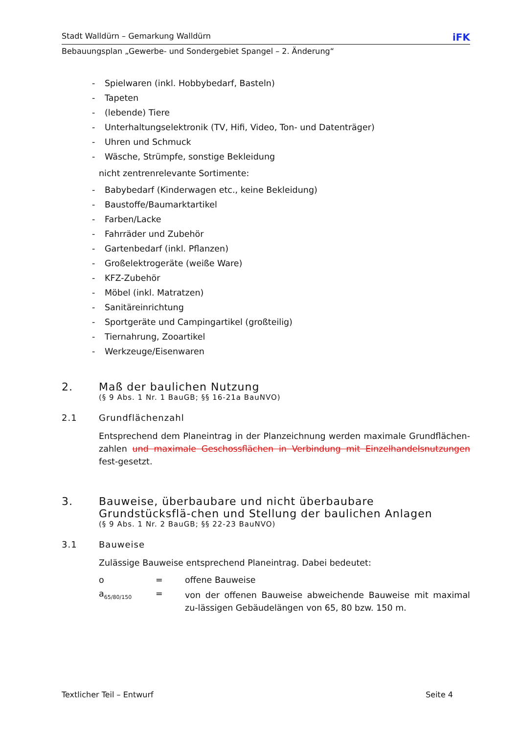Stadt Walldürn – Gemarkung Walldürn iFK
Bebauungsplan „Gewerbe- und Sondergebiet Spangel – 2. Änderung“
- Spielwaren (inkl. Hobbybedarf, Basteln)
- Tapeten
- (lebende) Tiere
- Unterhaltungselektronik (TV, Hifi, Video, Ton- und Datenträger)
- Uhren und Schmuck
- Wäsche, Strümpfe, sonstige Bekleidung
nicht zentrenrelevante Sortimente:
- Babybedarf (Kinderwagen etc., keine Bekleidung)
- Baustoffe/Baumarktartikel
- Farben/Lacke
- Fahrräder und Zubehör
- Gartenbedarf (inkl. Pflanzen)
- Großelektrogeräte (weiße Ware)
- KFZ-Zubehör
- Möbel (inkl. Matratzen)
- Sanitäreinrichtung
- Sportgeräte und Campingartikel (großteilig)
- Tiernahrung, Zooartikel
- Werkzeuge/Eisenwaren
2. Maß der baulichen Nutzung
(§ 9 Abs. 1 Nr. 1 BauGB; §§ 16-21a BauNVO)
2.1 Grundflächenzahl
Entsprechend dem Planeintrag in der Planzeichnung werden maximale Grundflächen-zahlen und maximale Geschossflächen in Verbindung mit Einzelhandelsnutzungen fest-gesetzt.
3. Bauweise, überbaubare und nicht überbaubare Grundstücksflä-chen und Stellung der baulichen Anlagen
(§ 9 Abs. 1 Nr. 2 BauGB; §§ 22-23 BauNVO)
3.1 Bauweise
Zulässige Bauweise entsprechend Planeintrag. Dabei bedeutet:
o = offene Bauweise
a<sub>65/80/150</sub>
=
von der offenen Bauweise abweichende Bauweise mit maximal zu-lässigen Gebäudelängen von 65, 80 bzw. 150 m.
Textlicher Teil – Entwurf Seite 4